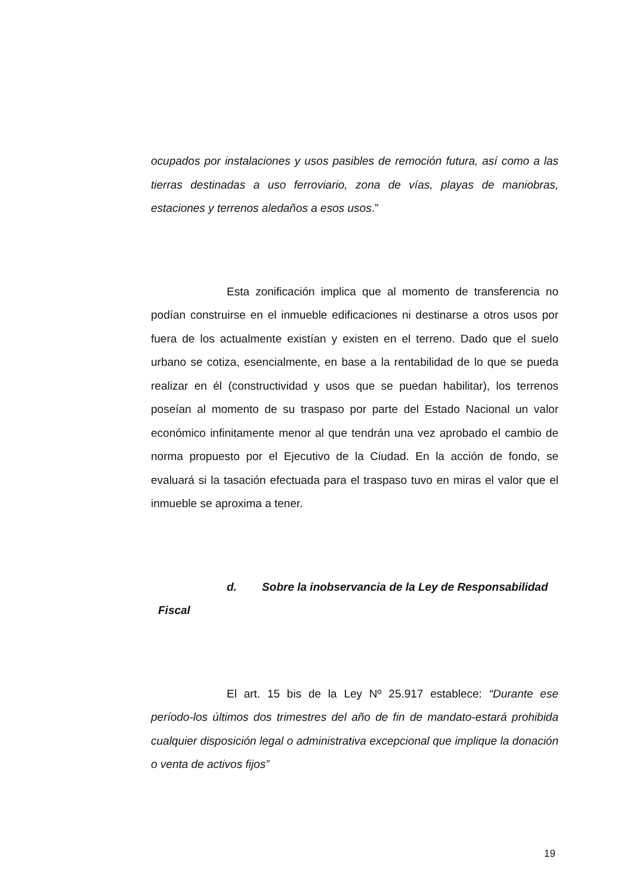ocupados por instalaciones y usos pasibles de remoción futura, así como a las tierras destinadas a uso ferroviario, zona de vías, playas de maniobras, estaciones y terrenos aledaños a esos usos.”
Esta zonificación implica que al momento de transferencia no podían construirse en el inmueble edificaciones ni destinarse a otros usos por fuera de los actualmente existían y existen en el terreno. Dado que el suelo urbano se cotiza, esencialmente, en base a la rentabilidad de lo que se pueda realizar en él (constructividad y usos que se puedan habilitar), los terrenos poseían al momento de su traspaso por parte del Estado Nacional un valor económico infinitamente menor al que tendrán una vez aprobado el cambio de norma propuesto por el Ejecutivo de la Ciudad. En la acción de fondo, se evaluará si la tasación efectuada para el traspaso tuvo en miras el valor que el inmueble se aproxima a tener.
d. Sobre la inobservancia de la Ley de Responsabilidad
Fiscal
El art. 15 bis de la Ley Nº 25.917 establece: “Durante ese período-los últimos dos trimestres del año de fin de mandato-estará prohibida cualquier disposición legal o administrativa excepcional que implique la donación o venta de activos fijos”
19